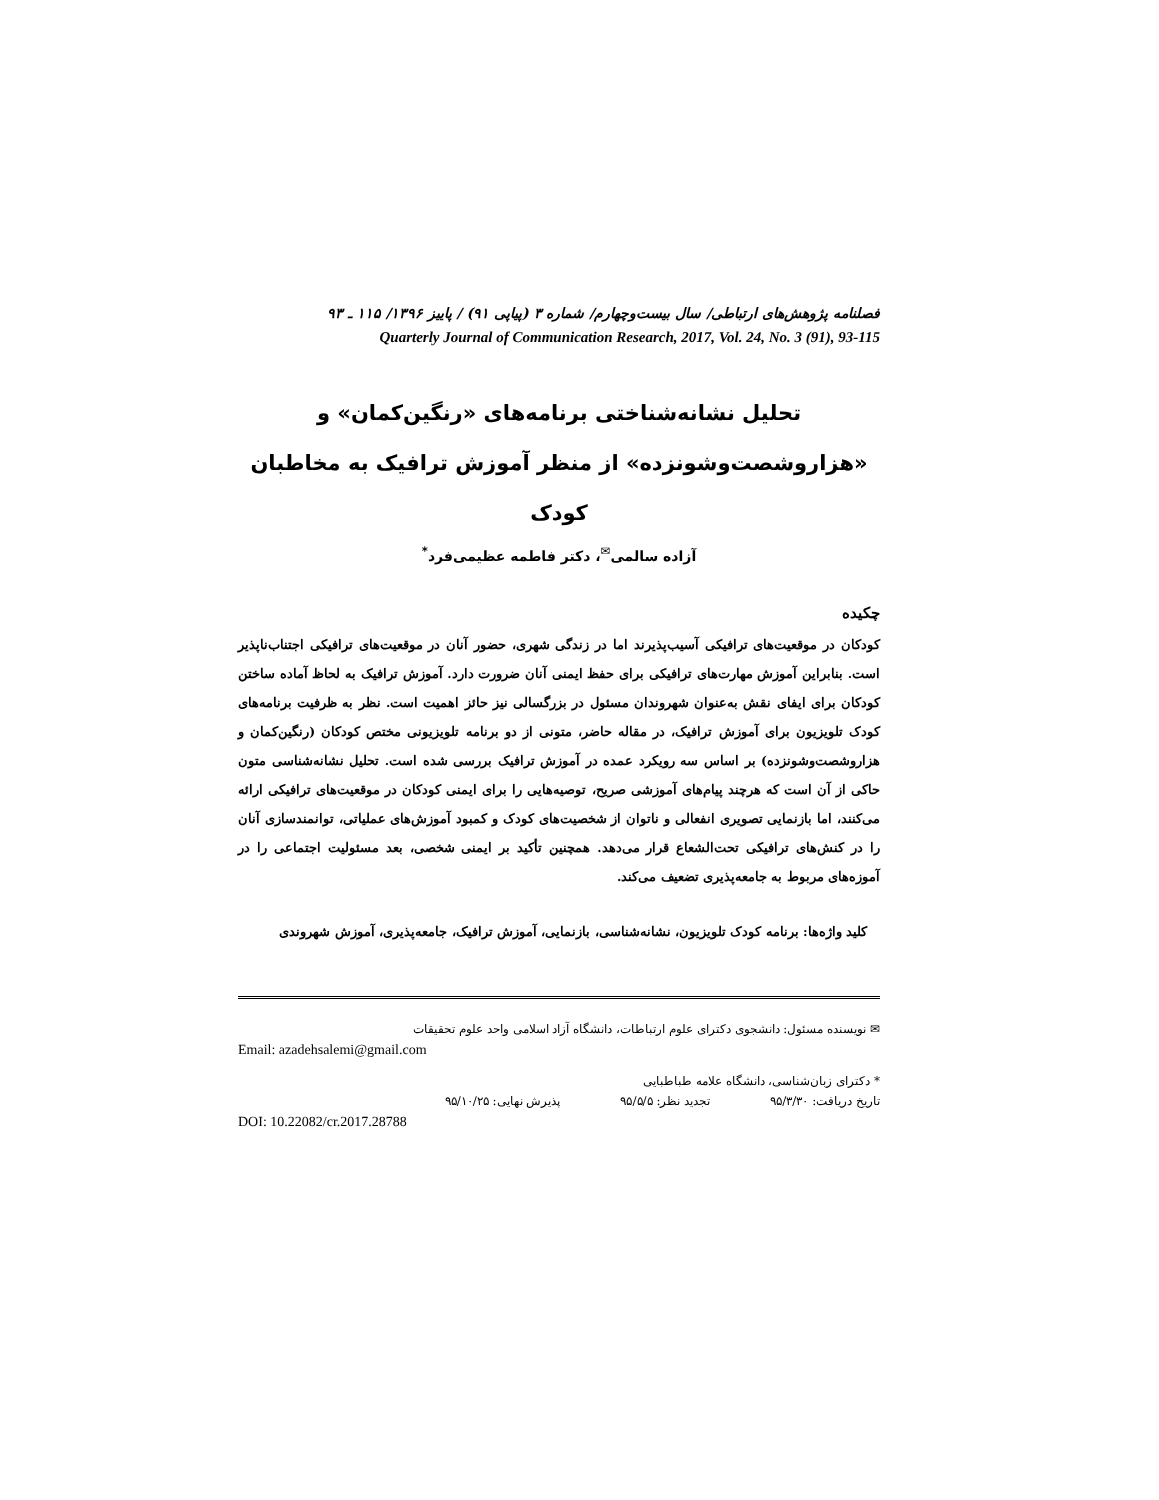فصلنامه پژوهش‌های ارتباطی/ سال بیست‌وچهارم/ شماره ۳ (پیاپی ۹۱) / پاییز ۱۳۹۶/ ۱۱۵ ـ ۹۳
Quarterly Journal of Communication Research, 2017, Vol. 24, No. 3 (91), 93-115
تحلیل نشانه‌شناختی برنامه‌های «رنگین‌کمان» و
«هزاروشصت‌وشونزده» از منظر آموزش ترافیک به مخاطبان کودک
آزاده سالمی<sup>✉</sup>، دکتر فاطمه عظیمی‌فرد<sup>*</sup>
چکیده
کودکان در موقعیت‌های ترافیکی آسیب‌پذیرند اما در زندگی شهری، حضور آنان در موقعیت‌های ترافیکی اجتناب‌ناپذیر است. بنابراین آموزش مهارت‌های ترافیکی برای حفظ ایمنی آنان ضرورت دارد. آموزش ترافیک به لحاظ آماده ساختن کودکان برای ایفای نقش به‌عنوان شهروندان مسئول در بزرگسالی نیز حائز اهمیت است. نظر به ظرفیت برنامه‌های کودک تلویزیون برای آموزش ترافیک، در مقاله حاضر، متونی از دو برنامه تلویزیونی مختص کودکان (رنگین‌کمان و هزاروشصت‌وشونزده) بر اساس سه رویکرد عمده در آموزش ترافیک بررسی شده است. تحلیل نشانه‌شناسی متون حاکی از آن است که هرچند پیام‌های آموزشی صریح، توصیه‌هایی را برای ایمنی کودکان در موقعیت‌های ترافیکی ارائه می‌کنند، اما بازنمایی تصویری انفعالی و ناتوان از شخصیت‌های کودک و کمبود آموزش‌های عملیاتی، توانمندسازی آنان را در کنش‌های ترافیکی تحت‌الشعاع قرار می‌دهد. همچنین تأکید بر ایمنی شخصی، بعد مسئولیت اجتماعی را در آموزه‌های مربوط به جامعه‌پذیری تضعیف می‌کند.
کلید واژه‌ها: برنامه کودک تلویزیون، نشانه‌شناسی، بازنمایی، آموزش ترافیک، جامعه‌پذیری، آموزش شهروندی
✉ نویسنده مسئول: دانشجوی دکترای علوم ارتباطات، دانشگاه آزاد اسلامی واحد علوم تحقیقات
Email: azadehsalemi@gmail.com
* دکترای زبان‌شناسی، دانشگاه علامه طباطبایی
تاریخ دریافت: ۹۵/۳/۳۰ تجدید نظر: ۹۵/۵/۵ پذیرش نهایی: ۹۵/۱۰/۲۵
DOI: 10.22082/cr.2017.28788